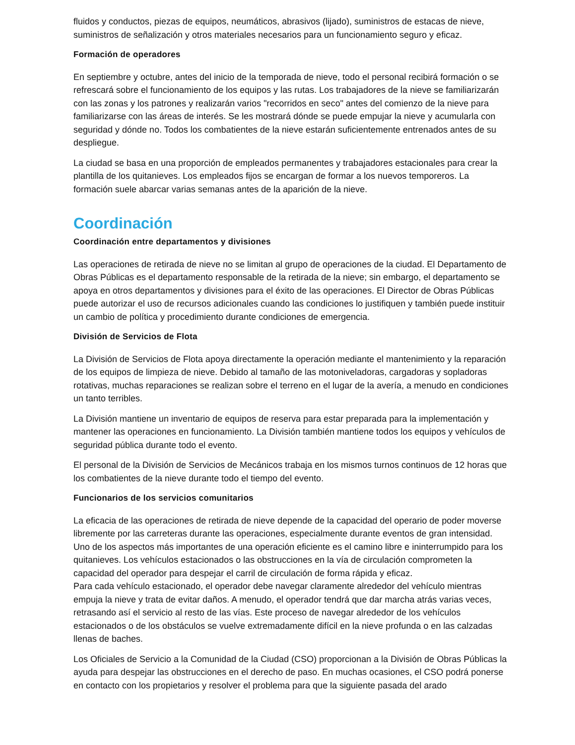fluidos y conductos, piezas de equipos, neumáticos, abrasivos (lijado), suministros de estacas de nieve, suministros de señalización y otros materiales necesarios para un funcionamiento seguro y eficaz.
Formación de operadores
En septiembre y octubre, antes del inicio de la temporada de nieve, todo el personal recibirá formación o se refrescará sobre el funcionamiento de los equipos y las rutas. Los trabajadores de la nieve se familiarizarán con las zonas y los patrones y realizarán varios "recorridos en seco" antes del comienzo de la nieve para familiarizarse con las áreas de interés. Se les mostrará dónde se puede empujar la nieve y acumularla con seguridad y dónde no. Todos los combatientes de la nieve estarán suficientemente entrenados antes de su despliegue.
La ciudad se basa en una proporción de empleados permanentes y trabajadores estacionales para crear la plantilla de los quitanieves. Los empleados fijos se encargan de formar a los nuevos temporeros. La formación suele abarcar varias semanas antes de la aparición de la nieve.
Coordinación
Coordinación entre departamentos y divisiones
Las operaciones de retirada de nieve no se limitan al grupo de operaciones de la ciudad. El Departamento de Obras Públicas es el departamento responsable de la retirada de la nieve; sin embargo, el departamento se apoya en otros departamentos y divisiones para el éxito de las operaciones. El Director de Obras Públicas puede autorizar el uso de recursos adicionales cuando las condiciones lo justifiquen y también puede instituir un cambio de política y procedimiento durante condiciones de emergencia.
División de Servicios de Flota
La División de Servicios de Flota apoya directamente la operación mediante el mantenimiento y la reparación de los equipos de limpieza de nieve. Debido al tamaño de las motoniveladoras, cargadoras y sopladoras rotativas, muchas reparaciones se realizan sobre el terreno en el lugar de la avería, a menudo en condiciones un tanto terribles.
La División mantiene un inventario de equipos de reserva para estar preparada para la implementación y mantener las operaciones en funcionamiento. La División también mantiene todos los equipos y vehículos de seguridad pública durante todo el evento.
El personal de la División de Servicios de Mecánicos trabaja en los mismos turnos continuos de 12 horas que los combatientes de la nieve durante todo el tiempo del evento.
Funcionarios de los servicios comunitarios
La eficacia de las operaciones de retirada de nieve depende de la capacidad del operario de poder moverse libremente por las carreteras durante las operaciones, especialmente durante eventos de gran intensidad. Uno de los aspectos más importantes de una operación eficiente es el camino libre e ininterrumpido para los quitanieves. Los vehículos estacionados o las obstrucciones en la vía de circulación comprometen la capacidad del operador para despejar el carril de circulación de forma rápida y eficaz.
Para cada vehículo estacionado, el operador debe navegar claramente alrededor del vehículo mientras empuja la nieve y trata de evitar daños. A menudo, el operador tendrá que dar marcha atrás varias veces, retrasando así el servicio al resto de las vías. Este proceso de navegar alrededor de los vehículos estacionados o de los obstáculos se vuelve extremadamente difícil en la nieve profunda o en las calzadas llenas de baches.
Los Oficiales de Servicio a la Comunidad de la Ciudad (CSO) proporcionan a la División de Obras Públicas la ayuda para despejar las obstrucciones en el derecho de paso. En muchas ocasiones, el CSO podrá ponerse en contacto con los propietarios y resolver el problema para que la siguiente pasada del arado